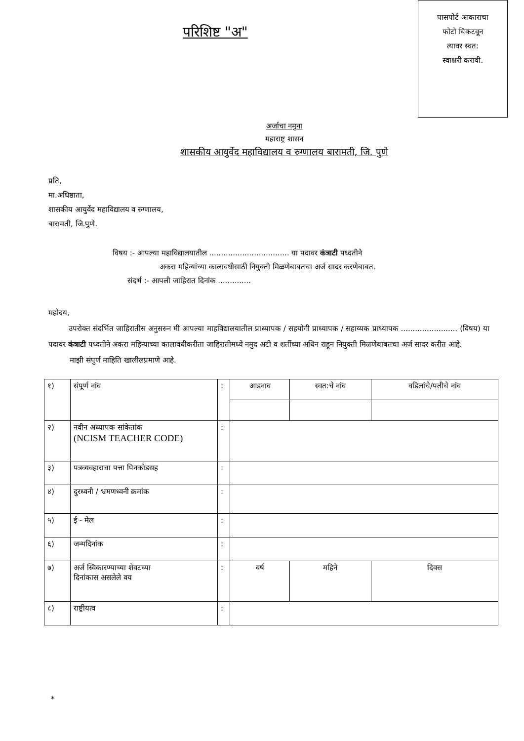परिशिष्ट "अ"
पासपोर्ट आकाराचा
फोटो चिकटवून
त्यावर स्वत:
स्वाक्षरी करावी.
अर्जाचा नमुना
महाराष्ट्र शासन
शासकीय आयुर्वेद महाविद्यालय व रुग्णालय बारामती, जि. पुणे
प्रति,
मा.अधिष्ठाता,
शासकीय आयुर्वेद महाविद्यालय व रुग्णालय,
बारामती, जि.पुणे.
विषय :- आपल्या महाविद्यालयातील .................................. या पदावर कंत्राटी पध्दतीने
अकरा महिन्यांच्या कालावधीसाठी नियुक्ती मिळणेबाबतचा अर्ज सादर करणेबाबत.
संदर्भ :- आपली जाहिरात दिनांक ..............
महोदय,
उपरोक्त संदर्भित जाहिरातीस अनुसरुन मी आपल्या माहविद्यालयातील प्राध्यापक / सहयोगी प्राध्यापक / सहाय्यक प्राध्यापक ........................ (विषय) या पदावर कंत्राटी पध्दतीने अकरा महिन्याच्या कालावधीकरीता जाहिरातीमध्ये नमुद अटी व शर्तीच्या अधिन राहून नियुक्ती मिळणेबाबतचा अर्ज सादर करीत आहे.
माझी संपुर्ण माहिति खालीलप्रमाणे आहे.
| १) | संपूर्ण नांव | : | आडनाव | स्वत:चे नांव | | वडिलांचे/पतीचे नांव |
| २) | नवीन अध्यापक सांकेतांक (NCISM TEACHER CODE) | : | | | | |
| ३) | पत्रव्यवहाराचा पत्ता पिनकोडसह | : | | | | |
| ४) | दुरध्वनी / भ्रमणध्वनी क्रमांक | : | | | | |
| ५) | ई - मेल | : | | | | |
| ६) | जन्मदिनांक | : | | | | |
| ७) | अर्ज स्विकारण्याच्या शेवटच्या दिनांकास असलेले वय | : | वर्ष | | महिने | दिवस |
| ८) | राष्ट्रीयत्व | : | | | | |
*